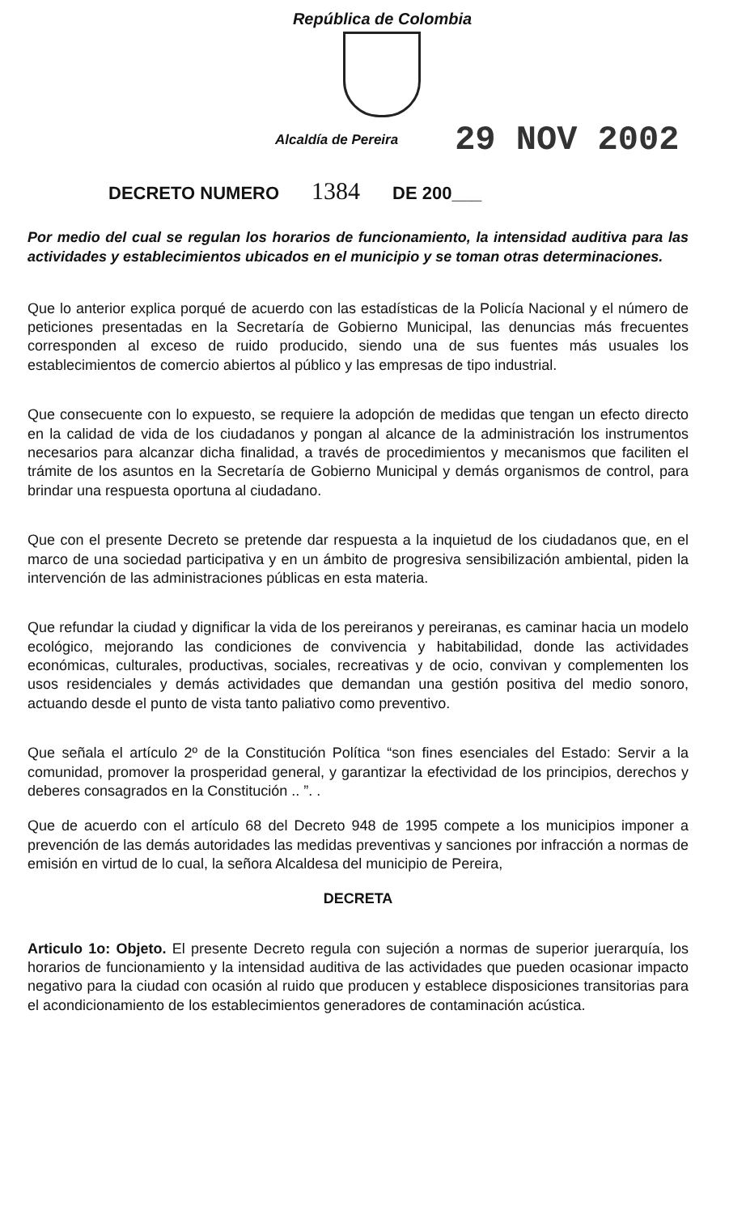República de Colombia
Alcaldía de Pereira 29 NOV 2002
DECRETO NUMERO 1384 DE 200___
Por medio del cual se regulan los horarios de funcionamiento, la intensidad auditiva para las actividades y establecimientos ubicados en el municipio y se toman otras determinaciones.
Que lo anterior explica porqué de acuerdo con las estadísticas de la Policía Nacional y el número de peticiones presentadas en la Secretaría de Gobierno Municipal, las denuncias más frecuentes corresponden al exceso de ruido producido, siendo una de sus fuentes más usuales los establecimientos de comercio abiertos al público y las empresas de tipo industrial.
Que consecuente con lo expuesto, se requiere la adopción de medidas que tengan un efecto directo en la calidad de vida de los ciudadanos y pongan al alcance de la administración los instrumentos necesarios para alcanzar dicha finalidad, a través de procedimientos y mecanismos que faciliten el trámite de los asuntos en la Secretaría de Gobierno Municipal y demás organismos de control, para brindar una respuesta oportuna al ciudadano.
Que con el presente Decreto se pretende dar respuesta a la inquietud de los ciudadanos que, en el marco de una sociedad participativa y en un ámbito de progresiva sensibilización ambiental, piden la intervención de las administraciones públicas en esta materia.
Que refundar la ciudad y dignificar la vida de los pereiranos y pereiranas, es caminar hacia un modelo ecológico, mejorando las condiciones de convivencia y habitabilidad, donde las actividades económicas, culturales, productivas, sociales, recreativas y de ocio, convivan y complementen los usos residenciales y demás actividades que demandan una gestión positiva del medio sonoro, actuando desde el punto de vista tanto paliativo como preventivo.
Que señala el artículo 2º de la Constitución Política “son fines esenciales del Estado: Servir a la comunidad, promover la prosperidad general, y garantizar la efectividad de los principios, derechos y deberes consagrados en la Constitución .. ”. .
Que de acuerdo con el artículo 68 del Decreto 948 de 1995 compete a los municipios imponer a prevención de las demás autoridades las medidas preventivas y sanciones por infracción a normas de emisión en virtud de lo cual, la señora Alcaldesa del municipio de Pereira,
DECRETA
Articulo 1o: Objeto. El presente Decreto regula con sujeción a normas de superior juerarquía, los horarios de funcionamiento y la intensidad auditiva de las actividades que pueden ocasionar impacto negativo para la ciudad con ocasión al ruido que producen y establece disposiciones transitorias para el acondicionamiento de los establecimientos generadores de contaminación acústica.